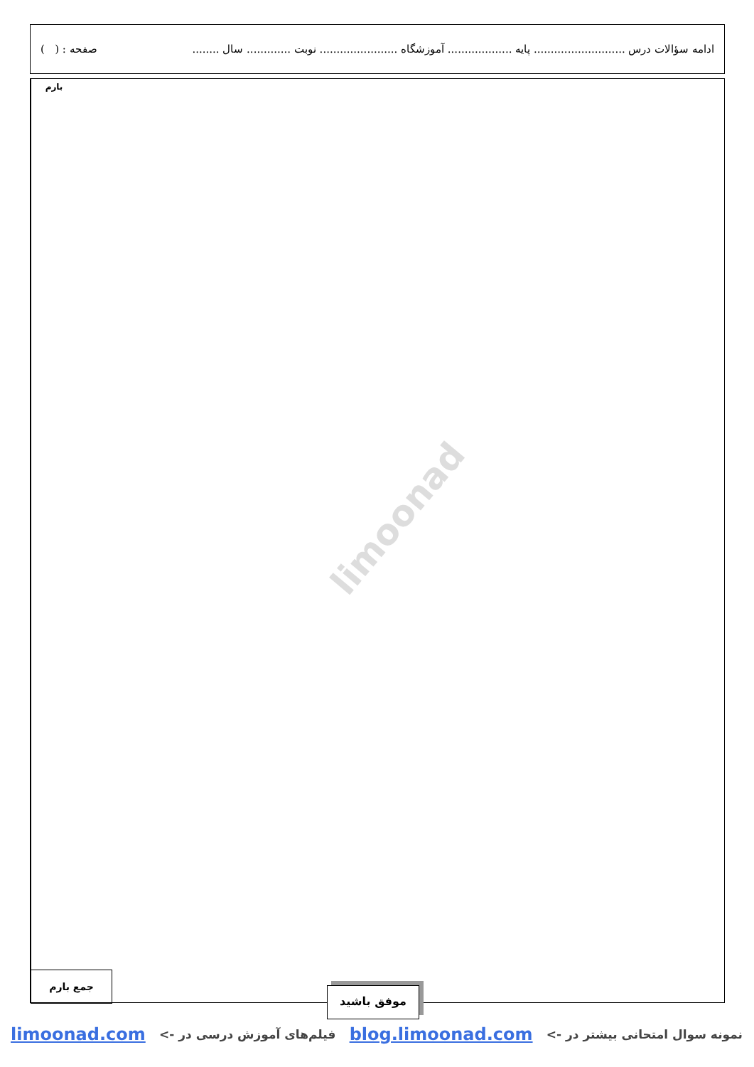ادامه سؤالات درس ........................... پایه ................... آموزشگاه ....................... نوبت ............. سال ........ صفحه : ( )
بارم
جمع بارم
limoonad
موفق باشید
نمونه سوال امتحانی بیشتر در -> blog.limoonad.com فیلم‌های آموزش درسی در -> limoonad.com